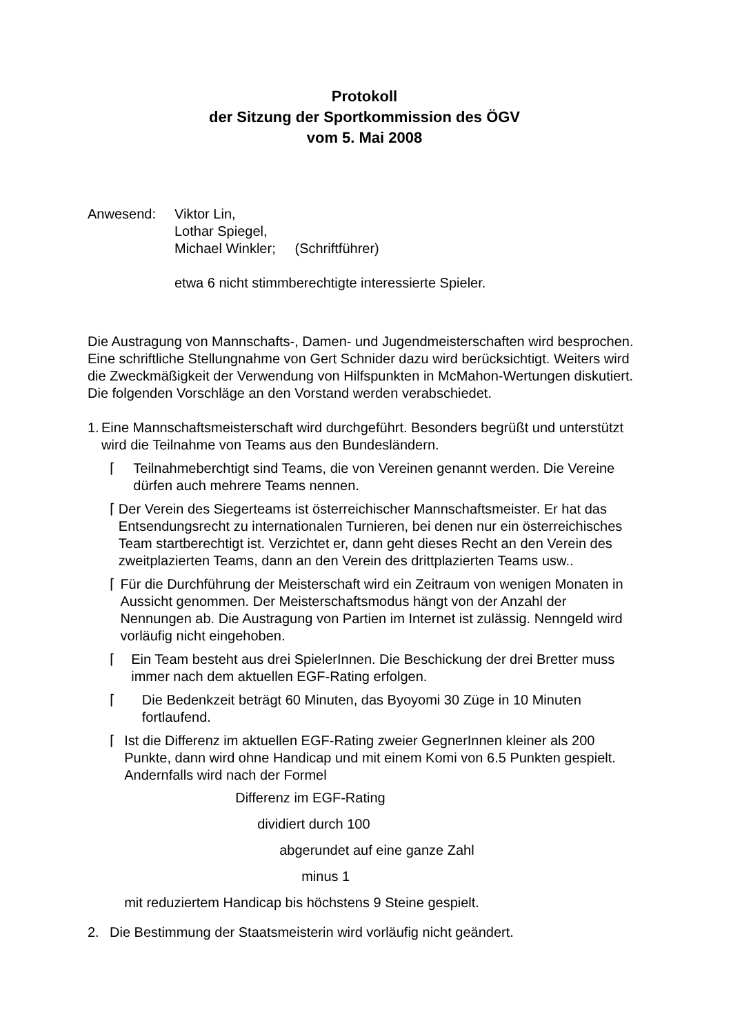Protokoll
der Sitzung der Sportkommission des ÖGV
vom 5. Mai 2008
Anwesend: Viktor Lin,
Lothar Spiegel,
Michael Winkler; (Schriftführer)
etwa 6 nicht stimmberechtigte interessierte Spieler.
Die Austragung von Mannschafts-, Damen- und Jugendmeisterschaften wird besprochen. Eine schriftliche Stellungnahme von Gert Schnider dazu wird berücksichtigt. Weiters wird die Zweckmäßigkeit der Verwendung von Hilfspunkten in McMahon-Wertungen diskutiert. Die folgenden Vorschläge an den Vorstand werden verabschiedet.
1. Eine Mannschaftsmeisterschaft wird durchgeführt. Besonders begrüßt und unterstützt wird die Teilnahme von Teams aus den Bundesländern.
⌈ Teilnahmeberchtigt sind Teams, die von Vereinen genannt werden. Die Vereine dürfen auch mehrere Teams nennen.
⌈ Der Verein des Siegerteams ist österreichischer Mannschaftsmeister. Er hat das Entsendungsrecht zu internationalen Turnieren, bei denen nur ein österreichisches Team startberechtigt ist. Verzichtet er, dann geht dieses Recht an den Verein des zweitplazierten Teams, dann an den Verein des drittplazierten Teams usw..
⌈ Für die Durchführung der Meisterschaft wird ein Zeitraum von wenigen Monaten in Aussicht genommen. Der Meisterschaftsmodus hängt von der Anzahl der Nennungen ab. Die Austragung von Partien im Internet ist zulässig. Nenngeld wird vorläufig nicht eingehoben.
⌈ Ein Team besteht aus drei SpielerInnen. Die Beschickung der drei Bretter muss immer nach dem aktuellen EGF-Rating erfolgen.
⌈ Die Bedenkzeit beträgt 60 Minuten, das Byoyomi 30 Züge in 10 Minuten fortlaufend.
⌈ Ist die Differenz im aktuellen EGF-Rating zweier GegnerInnen kleiner als 200 Punkte, dann wird ohne Handicap und mit einem Komi von 6.5 Punkten gespielt. Andernfalls wird nach der Formel
Differenz im EGF-Rating
dividiert durch 100
abgerundet auf eine ganze Zahl
minus 1
mit reduziertem Handicap bis höchstens 9 Steine gespielt.
2. Die Bestimmung der Staatsmeisterin wird vorläufig nicht geändert.